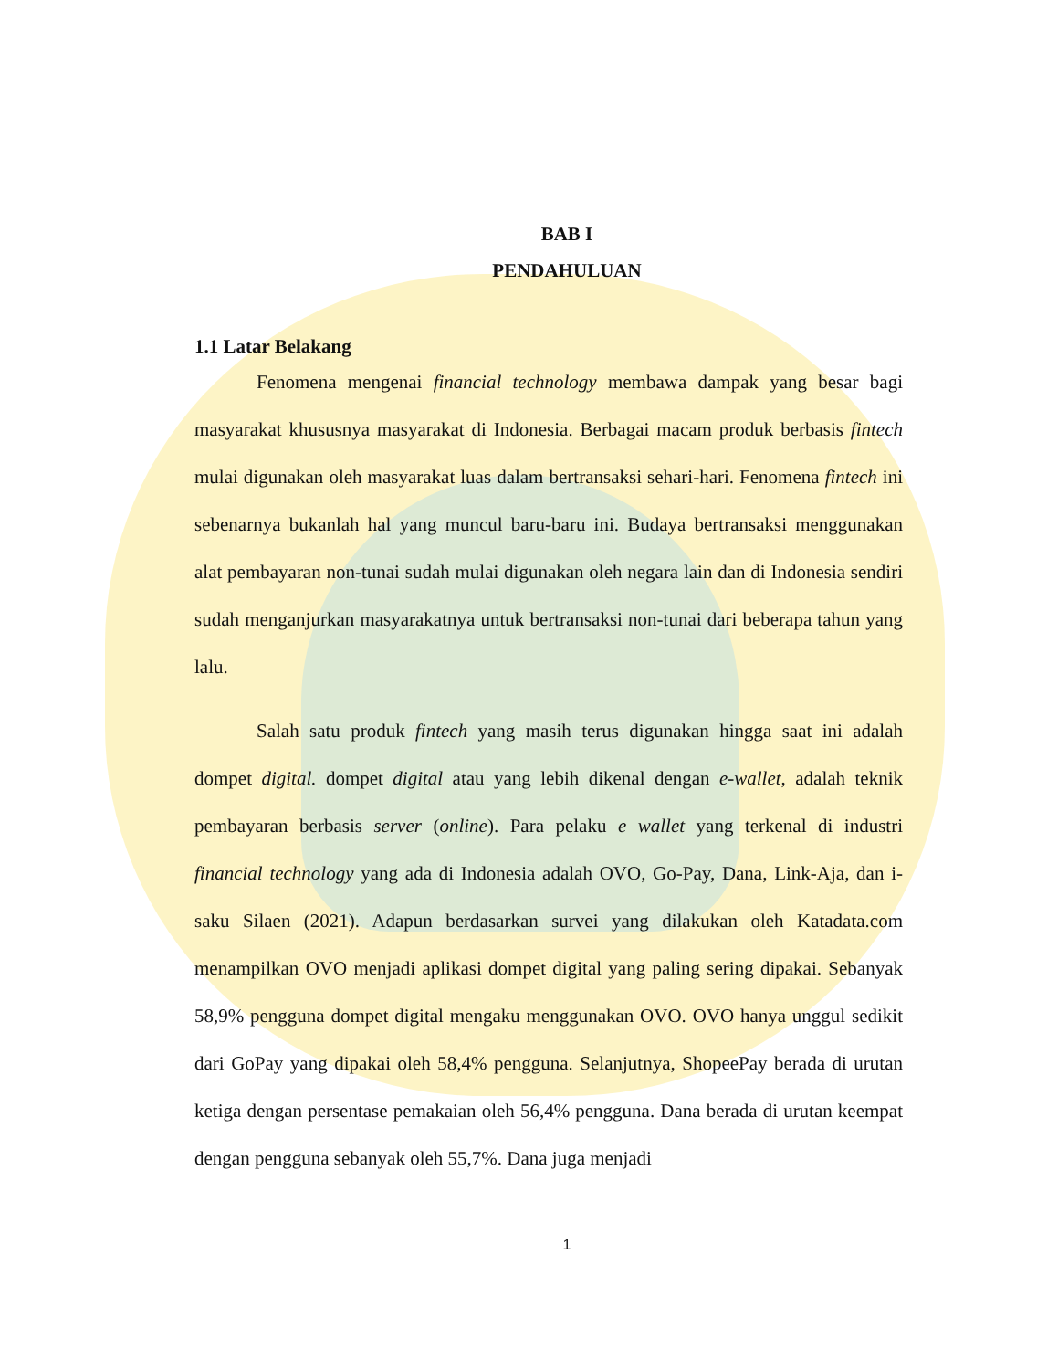BAB I
PENDAHULUAN
1.1 Latar Belakang
Fenomena mengenai financial technology membawa dampak yang besar bagi masyarakat khususnya masyarakat di Indonesia. Berbagai macam produk berbasis fintech mulai digunakan oleh masyarakat luas dalam bertransaksi sehari-hari. Fenomena fintech ini sebenarnya bukanlah hal yang muncul baru-baru ini. Budaya bertransaksi menggunakan alat pembayaran non-tunai sudah mulai digunakan oleh negara lain dan di Indonesia sendiri sudah menganjurkan masyarakatnya untuk bertransaksi non-tunai dari beberapa tahun yang lalu.
Salah satu produk fintech yang masih terus digunakan hingga saat ini adalah dompet digital. dompet digital atau yang lebih dikenal dengan e-wallet, adalah teknik pembayaran berbasis server (online). Para pelaku e wallet yang terkenal di industri financial technology yang ada di Indonesia adalah OVO, Go-Pay, Dana, Link-Aja, dan i-saku Silaen (2021). Adapun berdasarkan survei yang dilakukan oleh Katadata.com menampilkan OVO menjadi aplikasi dompet digital yang paling sering dipakai. Sebanyak 58,9% pengguna dompet digital mengaku menggunakan OVO. OVO hanya unggul sedikit dari GoPay yang dipakai oleh 58,4% pengguna. Selanjutnya, ShopeePay berada di urutan ketiga dengan persentase pemakaian oleh 56,4% pengguna. Dana berada di urutan keempat dengan pengguna sebanyak oleh 55,7%. Dana juga menjadi
1